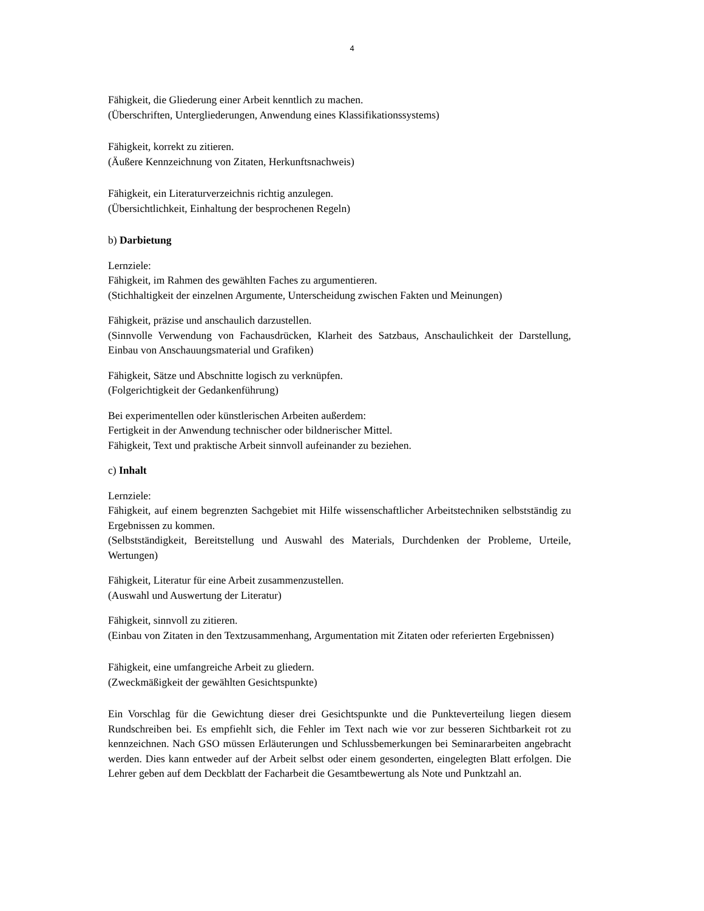4
Fähigkeit, die Gliederung einer Arbeit kenntlich zu machen.
(Überschriften, Untergliederungen, Anwendung eines Klassifikationssystems)
Fähigkeit, korrekt zu zitieren.
(Äußere Kennzeichnung von Zitaten, Herkunftsnachweis)
Fähigkeit, ein Literaturverzeichnis richtig anzulegen.
(Übersichtlichkeit, Einhaltung der besprochenen Regeln)
b) Darbietung
Lernziele:
Fähigkeit, im Rahmen des gewählten Faches zu argumentieren.
(Stichhaltigkeit der einzelnen Argumente, Unterscheidung zwischen Fakten und Meinungen)
Fähigkeit, präzise und anschaulich darzustellen.
(Sinnvolle Verwendung von Fachausdrücken, Klarheit des Satzbaus, Anschaulichkeit der Darstellung, Einbau von Anschauungsmaterial und Grafiken)
Fähigkeit, Sätze und Abschnitte logisch zu verknüpfen.
(Folgerichtigkeit der Gedankenführung)
Bei experimentellen oder künstlerischen Arbeiten außerdem:
Fertigkeit in der Anwendung technischer oder bildnerischer Mittel.
Fähigkeit, Text und praktische Arbeit sinnvoll aufeinander zu beziehen.
c) Inhalt
Lernziele:
Fähigkeit, auf einem begrenzten Sachgebiet mit Hilfe wissenschaftlicher Arbeitstechniken selbstständig zu Ergebnissen zu kommen.
(Selbstständigkeit, Bereitstellung und Auswahl des Materials, Durchdenken der Probleme, Urteile, Wertungen)
Fähigkeit, Literatur für eine Arbeit zusammenzustellen.
(Auswahl und Auswertung der Literatur)
Fähigkeit, sinnvoll zu zitieren.
(Einbau von Zitaten in den Textzusammenhang, Argumentation mit Zitaten oder referierten Ergebnissen)
Fähigkeit, eine umfangreiche Arbeit zu gliedern.
(Zweckmäßigkeit der gewählten Gesichtspunkte)
Ein Vorschlag für die Gewichtung dieser drei Gesichtspunkte und die Punkteverteilung liegen diesem Rundschreiben bei. Es empfiehlt sich, die Fehler im Text nach wie vor zur besseren Sichtbarkeit rot zu kennzeichnen. Nach GSO müssen Erläuterungen und Schlussbemerkungen bei Seminararbeiten angebracht werden. Dies kann entweder auf der Arbeit selbst oder einem gesonderten, eingelegten Blatt erfolgen. Die Lehrer geben auf dem Deckblatt der Facharbeit die Gesamtbewertung als Note und Punktzahl an.